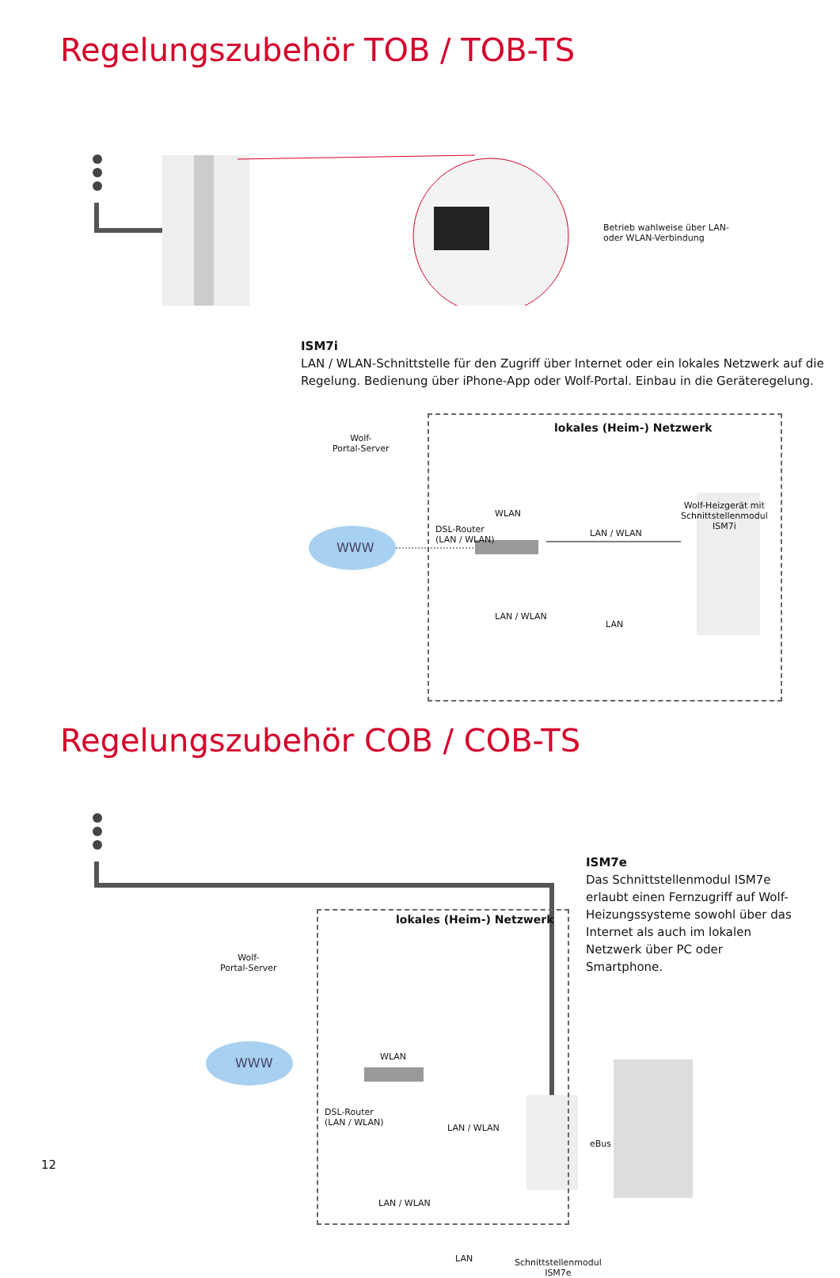Regelungszubehör TOB / TOB-TS
Betrieb wahlweise über LAN-
oder WLAN-Verbindung
ISM7i
LAN / WLAN-Schnittstelle für den Zugriff über Internet oder ein lokales Netzwerk auf die Regelung. Bedienung über iPhone-App oder Wolf-Portal. Einbau in die Geräteregelung.
WWW
Wolf-
Portal-Server
lokales (Heim-) Netzwerk
Wolf-Heizgerät mit
Schnittstellenmodul
ISM7i
DSL-Router
(LAN / WLAN)
WLAN
LAN / WLAN
LAN / WLAN
LAN
Regelungszubehör COB / COB-TS
WWW
lokales (Heim-) Netzwerk
ISM7e
Das Schnittstellenmodul ISM7e erlaubt einen Fernzugriff auf Wolf-Heizungs­systeme sowohl über das Internet als auch im lokalen Netzwerk über PC oder Smartphone.
Wolf-
Portal-Server
DSL-Router
(LAN / WLAN)
WLAN
LAN / WLAN
eBus
LAN / WLAN
LAN
Schnittstellenmodul
ISM7e
12